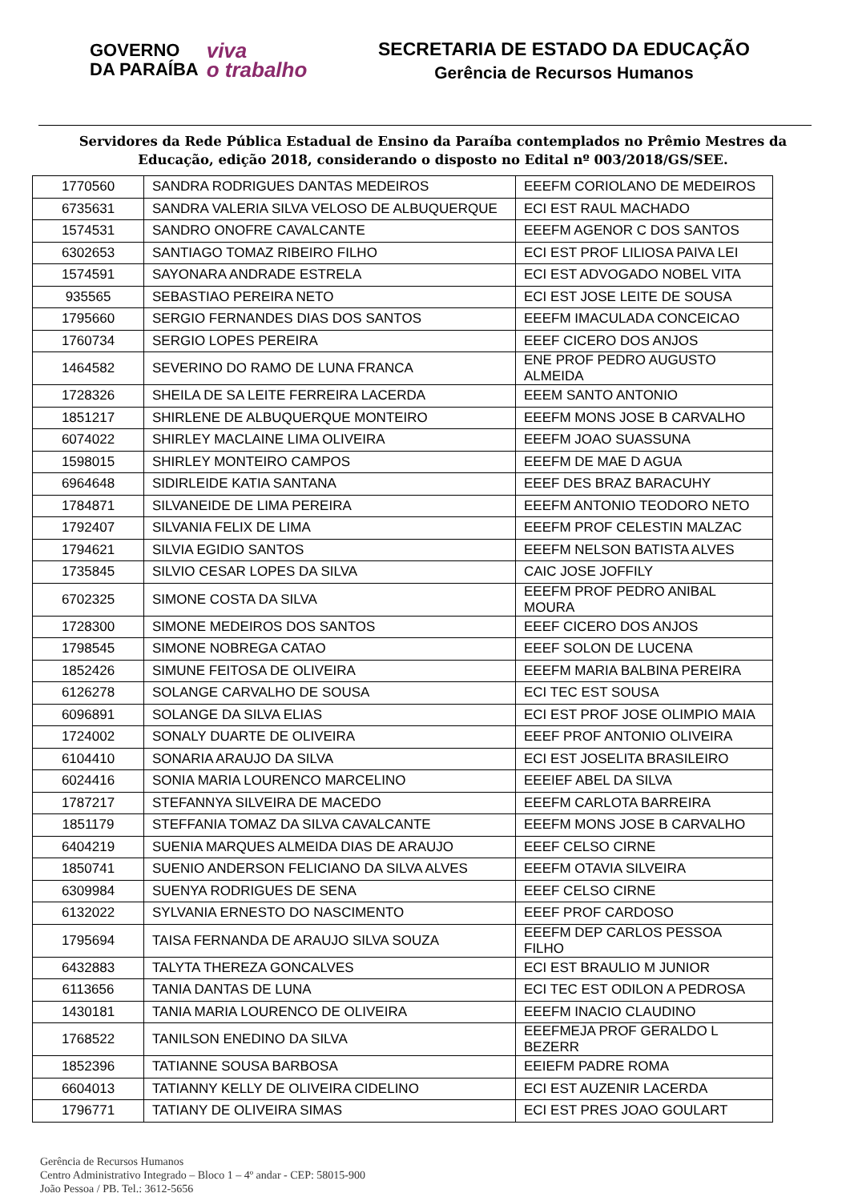GOVERNO
DA PARAÍBA
viva
o trabalho
SECRETARIA DE ESTADO DA EDUCAÇÃO
Gerência de Recursos Humanos
Servidores da Rede Pública Estadual de Ensino da Paraíba contemplados no Prêmio Mestres da Educação, edição 2018, considerando o disposto no Edital nº 003/2018/GS/SEE.
| 1770560 | SANDRA RODRIGUES DANTAS MEDEIROS | EEEFM CORIOLANO DE MEDEIROS |
| 6735631 | SANDRA VALERIA SILVA VELOSO DE ALBUQUERQUE | ECI EST RAUL MACHADO |
| 1574531 | SANDRO ONOFRE CAVALCANTE | EEEFM AGENOR C DOS SANTOS |
| 6302653 | SANTIAGO TOMAZ RIBEIRO FILHO | ECI EST PROF LILIOSA PAIVA LEI |
| 1574591 | SAYONARA ANDRADE ESTRELA | ECI EST ADVOGADO NOBEL VITA |
| 935565 | SEBASTIAO PEREIRA NETO | ECI EST JOSE LEITE DE SOUSA |
| 1795660 | SERGIO FERNANDES DIAS DOS SANTOS | EEEFM IMACULADA CONCEICAO |
| 1760734 | SERGIO LOPES PEREIRA | EEEF CICERO DOS ANJOS |
| 1464582 | SEVERINO DO RAMO DE LUNA FRANCA | ENE PROF PEDRO AUGUSTO ALMEIDA |
| 1728326 | SHEILA DE SA LEITE FERREIRA LACERDA | EEEM SANTO ANTONIO |
| 1851217 | SHIRLENE DE ALBUQUERQUE MONTEIRO | EEEFM MONS JOSE B CARVALHO |
| 6074022 | SHIRLEY MACLAINE LIMA OLIVEIRA | EEEFM JOAO SUASSUNA |
| 1598015 | SHIRLEY MONTEIRO CAMPOS | EEEFM DE MAE D AGUA |
| 6964648 | SIDIRLEIDE KATIA SANTANA | EEEF DES BRAZ BARACUHY |
| 1784871 | SILVANEIDE DE LIMA PEREIRA | EEEFM ANTONIO TEODORO NETO |
| 1792407 | SILVANIA FELIX DE LIMA | EEEFM PROF CELESTIN MALZAC |
| 1794621 | SILVIA EGIDIO SANTOS | EEEFM NELSON BATISTA ALVES |
| 1735845 | SILVIO CESAR LOPES DA SILVA | CAIC JOSE JOFFILY |
| 6702325 | SIMONE COSTA DA SILVA | EEEFM PROF PEDRO ANIBAL MOURA |
| 1728300 | SIMONE MEDEIROS DOS SANTOS | EEEF CICERO DOS ANJOS |
| 1798545 | SIMONE NOBREGA CATAO | EEEF SOLON DE LUCENA |
| 1852426 | SIMUNE FEITOSA DE OLIVEIRA | EEEFM MARIA BALBINA PEREIRA |
| 6126278 | SOLANGE CARVALHO DE SOUSA | ECI TEC EST SOUSA |
| 6096891 | SOLANGE DA SILVA ELIAS | ECI EST PROF JOSE OLIMPIO MAIA |
| 1724002 | SONALY DUARTE DE OLIVEIRA | EEEF PROF ANTONIO OLIVEIRA |
| 6104410 | SONARIA ARAUJO DA SILVA | ECI EST JOSELITA BRASILEIRO |
| 6024416 | SONIA MARIA LOURENCO MARCELINO | EEEIEF ABEL DA SILVA |
| 1787217 | STEFANNYA SILVEIRA DE MACEDO | EEEFM CARLOTA BARREIRA |
| 1851179 | STEFFANIA TOMAZ DA SILVA CAVALCANTE | EEEFM MONS JOSE B CARVALHO |
| 6404219 | SUENIA MARQUES ALMEIDA DIAS DE ARAUJO | EEEF CELSO CIRNE |
| 1850741 | SUENIO ANDERSON FELICIANO DA SILVA ALVES | EEEFM OTAVIA SILVEIRA |
| 6309984 | SUENYA RODRIGUES DE SENA | EEEF CELSO CIRNE |
| 6132022 | SYLVANIA ERNESTO DO NASCIMENTO | EEEF PROF CARDOSO |
| 1795694 | TAISA FERNANDA DE ARAUJO SILVA SOUZA | EEEFM DEP CARLOS PESSOA FILHO |
| 6432883 | TALYTA THEREZA GONCALVES | ECI EST BRAULIO M JUNIOR |
| 6113656 | TANIA DANTAS DE LUNA | ECI TEC EST ODILON A PEDROSA |
| 1430181 | TANIA MARIA LOURENCO DE OLIVEIRA | EEEFM INACIO CLAUDINO |
| 1768522 | TANILSON ENEDINO DA SILVA | EEEFMEJA PROF GERALDO L BEZERR |
| 1852396 | TATIANNE SOUSA BARBOSA | EEIEFM PADRE ROMA |
| 6604013 | TATIANNY KELLY DE OLIVEIRA CIDELINO | ECI EST AUZENIR LACERDA |
| 1796771 | TATIANY DE OLIVEIRA SIMAS | ECI EST PRES JOAO GOULART |
Gerência de Recursos Humanos
Centro Administrativo Integrado – Bloco 1 – 4º andar - CEP: 58015-900
João Pessoa / PB. Tel.: 3612-5656